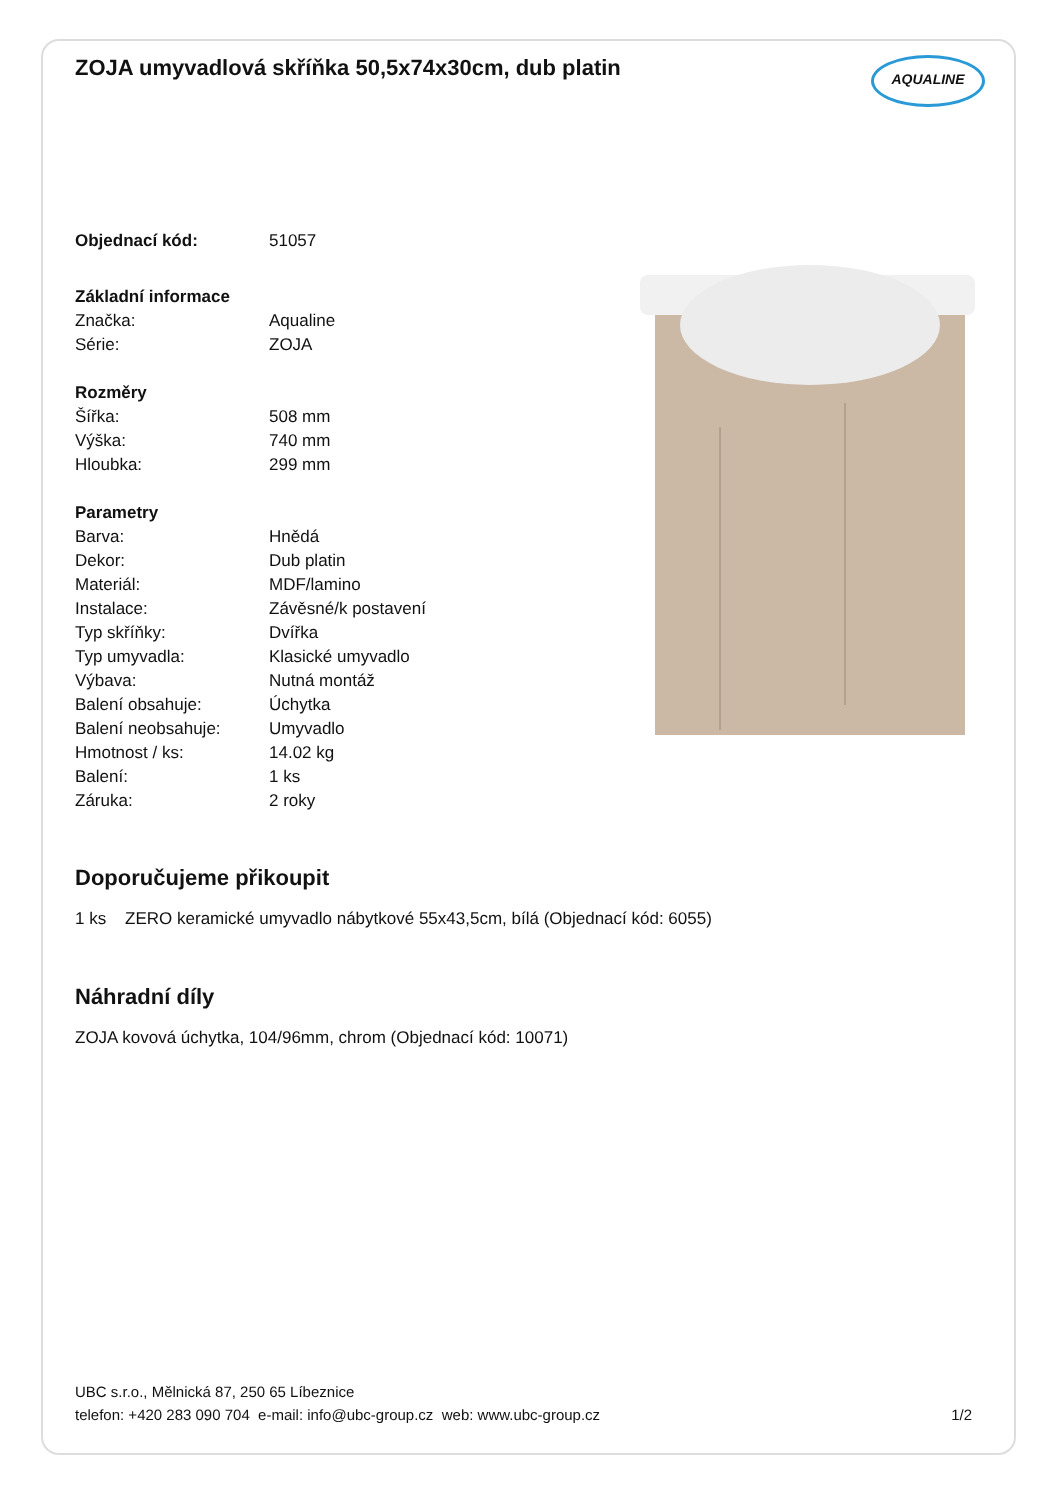ZOJA umyvadlová skříňka 50,5x74x30cm, dub platin
AQUALINE
| Objednací kód: | 51057 |
| Základní informace | |
| Značka: | Aqualine |
| Série: | ZOJA |
| Rozměry | |
| Šířka: | 508 mm |
| Výška: | 740 mm |
| Hloubka: | 299 mm |
| Parametry | |
| Barva: | Hnědá |
| Dekor: | Dub platin |
| Materiál: | MDF/lamino |
| Instalace: | Závěsné/k postavení |
| Typ skříňky: | Dvířka |
| Typ umyvadla: | Klasické umyvadlo |
| Výbava: | Nutná montáž |
| Balení obsahuje: | Úchytka |
| Balení neobsahuje: | Umyvadlo |
| Hmotnost / ks: | 14.02 kg |
| Balení: | 1 ks |
| Záruka: | 2 roky |
Doporučujeme přikoupit
1 ks ZERO keramické umyvadlo nábytkové 55x43,5cm, bílá (Objednací kód: 6055)
Náhradní díly
ZOJA kovová úchytka, 104/96mm, chrom (Objednací kód: 10071)
UBC s.r.o., Mělnická 87, 250 65 Líbeznice
telefon: +420 283 090 704 e-mail: info@ubc-group.cz web: www.ubc-group.cz 1/2